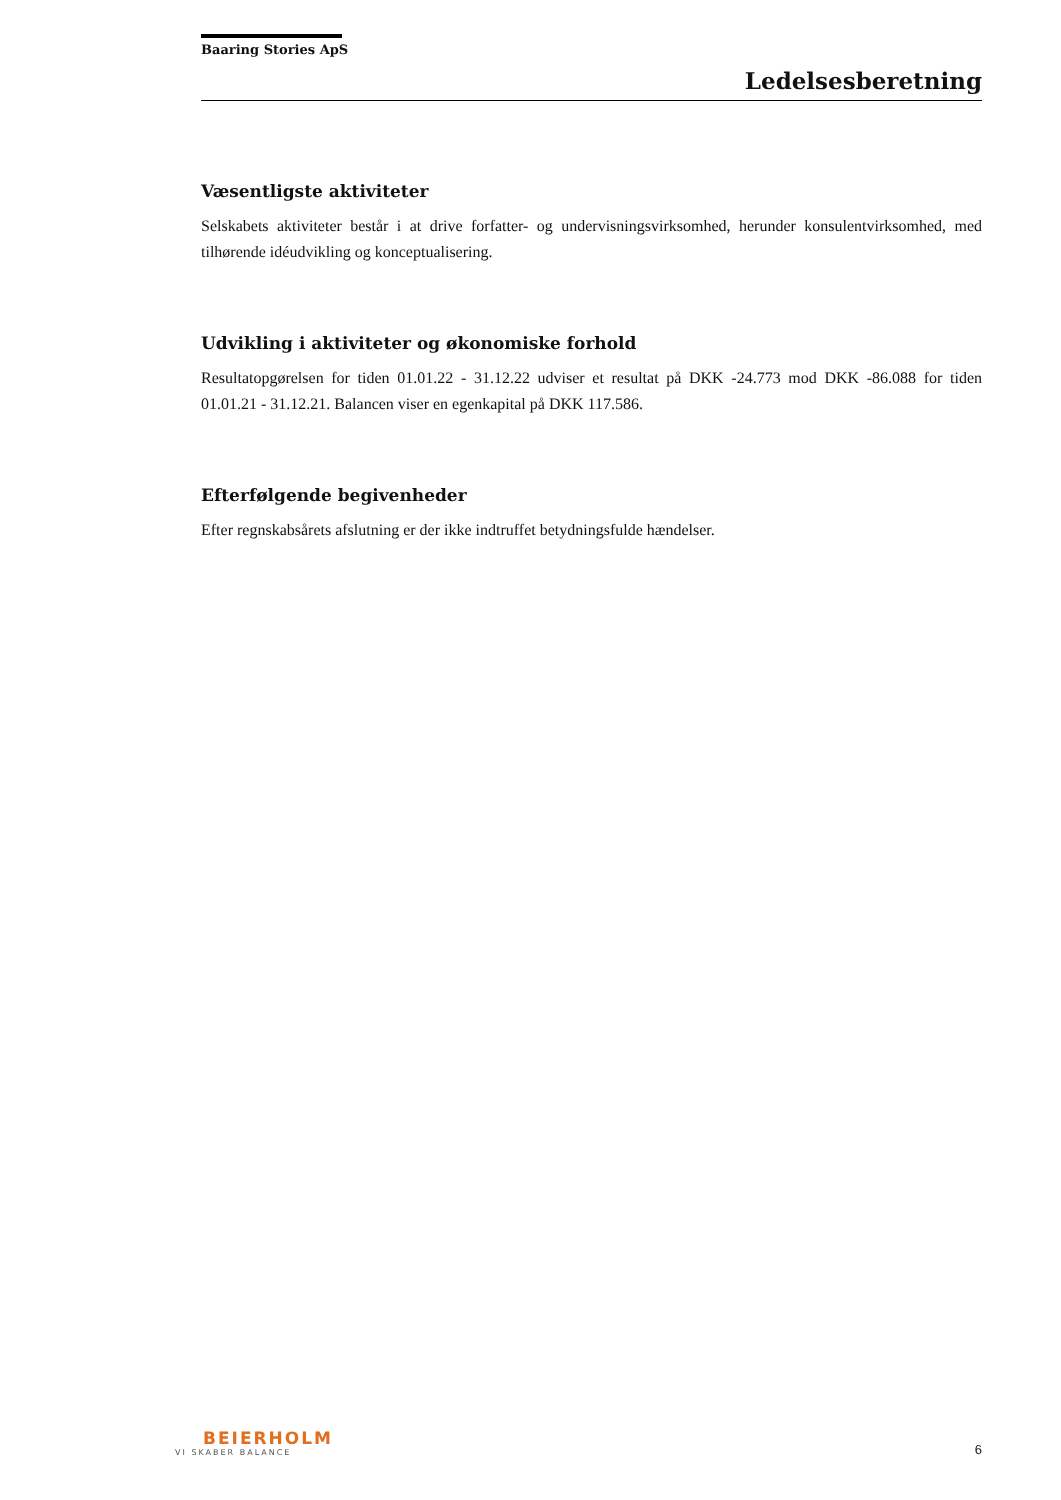Baaring Stories ApS
Ledelsesberetning
Væsentligste aktiviteter
Selskabets aktiviteter består i at drive forfatter- og undervisningsvirksomhed, herunder konsulentvirksomhed, med tilhørende idéudvikling og konceptualisering.
Udvikling i aktiviteter og økonomiske forhold
Resultatopgørelsen for tiden 01.01.22 - 31.12.22 udviser et resultat på DKK -24.773 mod DKK -86.088 for tiden 01.01.21 - 31.12.21. Balancen viser en egenkapital på DKK 117.586.
Efterfølgende begivenheder
Efter regnskabsårets afslutning er der ikke indtruffet betydningsfulde hændelser.
BEIERHOLM
VI SKABER BALANCE
6